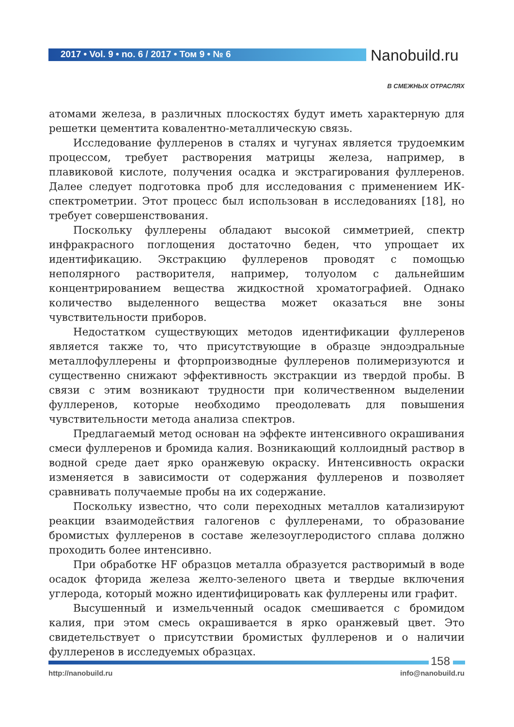2017 • Vol. 9 • no. 6 / 2017 • Том 9 • № 6
Nanobuild.ru
В СМЕЖНЫХ ОТРАСЛЯХ
атомами железа, в различных плоскостях будут иметь характерную для решетки цементита ковалентно-металлическую связь.
Исследование фуллеренов в сталях и чугунах является трудоемким процессом, требует растворения матрицы железа, например, в плавиковой кислоте, получения осадка и экстрагирования фуллеренов. Далее следует подготовка проб для исследования с применением ИК-спектрометрии. Этот процесс был использован в исследованиях [18], но требует совершенствования.
Поскольку фуллерены обладают высокой симметрией, спектр инфракрасного поглощения достаточно беден, что упрощает их идентификацию. Экстракцию фуллеренов проводят с помощью неполярного растворителя, например, толуолом с дальнейшим концентрированием вещества жидкостной хроматографией. Однако количество выделенного вещества может оказаться вне зоны чувствительности приборов.
Недостатком существующих методов идентификации фуллеренов является также то, что присутствующие в образце эндоэдральные металлофуллерены и фторпроизводные фуллеренов полимеризуются и существенно снижают эффективность экстракции из твердой пробы. В связи с этим возникают трудности при количественном выделении фуллеренов, которые необходимо преодолевать для повышения чувствительности метода анализа спектров.
Предлагаемый метод основан на эффекте интенсивного окрашивания смеси фуллеренов и бромида калия. Возникающий коллоидный раствор в водной среде дает ярко оранжевую окраску. Интенсивность окраски изменяется в зависимости от содержания фуллеренов и позволяет сравнивать получаемые пробы на их содержание.
Поскольку известно, что соли переходных металлов катализируют реакции взаимодействия галогенов с фуллеренами, то образование бромистых фуллеренов в составе железоуглеродистого сплава должно проходить более интенсивно.
При обработке HF образцов металла образуется растворимый в воде осадок фторида железа желто-зеленого цвета и твердые включения углерода, который можно идентифицировать как фуллерены или графит.
Высушенный и измельченный осадок смешивается с бромидом калия, при этом смесь окрашивается в ярко оранжевый цвет. Это свидетельствует о присутствии бромистых фуллеренов и о наличии фуллеренов в исследуемых образцах.
158
http://nanobuild.ru info@nanobuild.ru